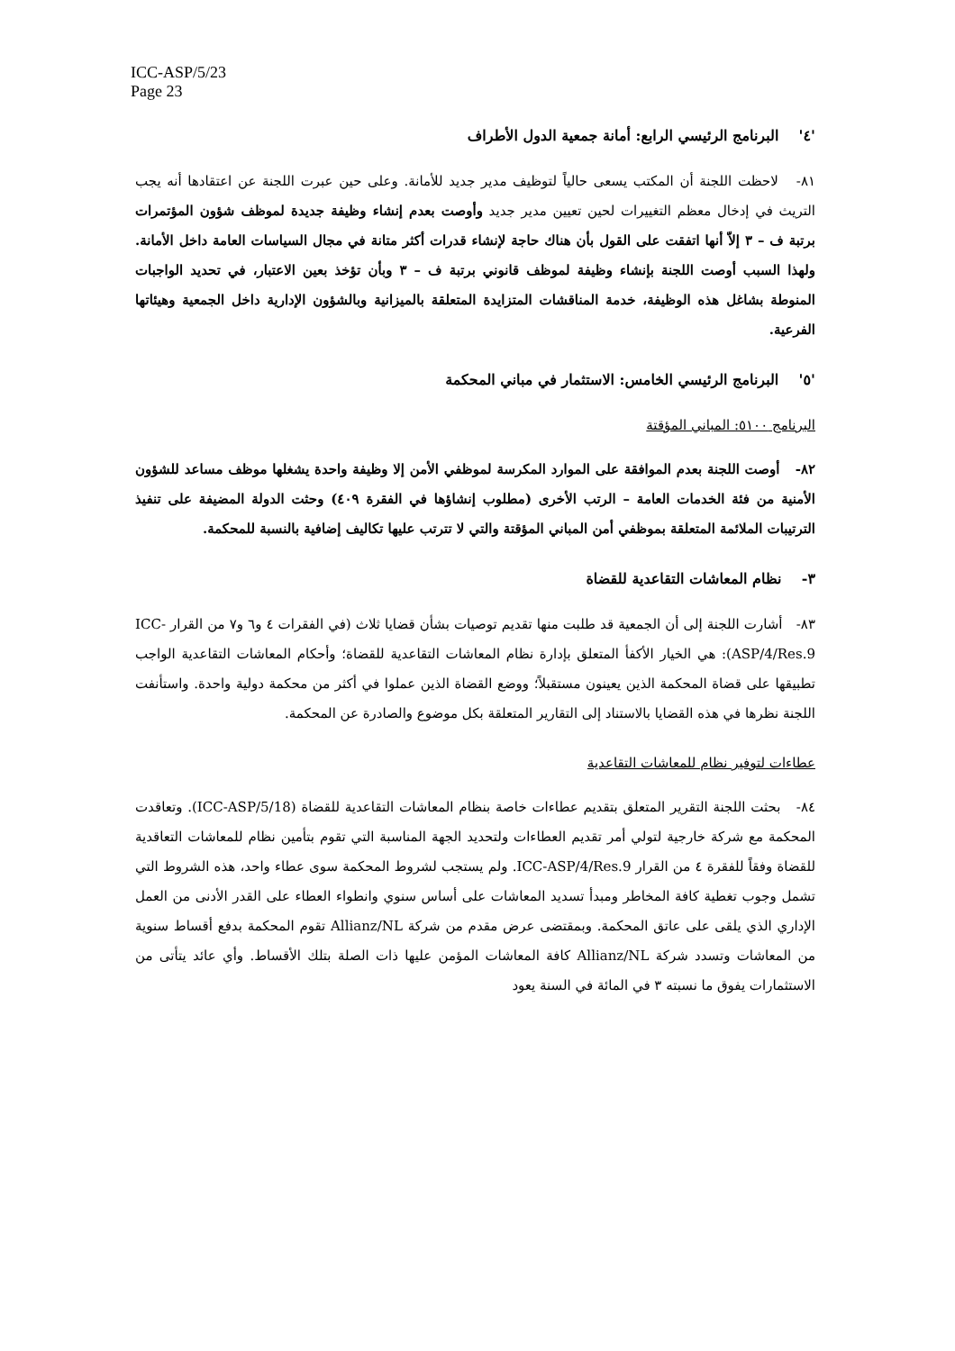ICC-ASP/5/23
Page 23
'٤' البرنامج الرئيسي الرابع: أمانة جمعية الدول الأطراف
٨١- لاحظت اللجنة أن المكتب يسعى حالياً لتوظيف مدير جديد للأمانة. وعلى حين عبرت اللجنة عن اعتقادها أنه يجب التريث في إدخال معظم التغييرات لحين تعيين مدير جديد وأوصت بعدم إنشاء وظيفة جديدة لموظف شؤون المؤتمرات برتبة ف – ٣ إلاّ أنها اتفقت على القول بأن هناك حاجة لإنشاء قدرات أكثر متانة في مجال السياسات العامة داخل الأمانة. ولهذا السبب أوصت اللجنة بإنشاء وظيفة لموظف قانوني برتبة ف – ٣ وبأن تؤخذ بعين الاعتبار، في تحديد الواجبات المنوطة بشاغل هذه الوظيفة، خدمة المناقشات المتزايدة المتعلقة بالميزانية وبالشؤون الإدارية داخل الجمعية وهيئاتها الفرعية.
'٥' البرنامج الرئيسي الخامس: الاستثمار في مباني المحكمة
البرنامج ٥١٠٠: المباني المؤقتة
٨٢- أوصت اللجنة بعدم الموافقة على الموارد المكرسة لموظفي الأمن إلا وظيفة واحدة يشغلها موظف مساعد للشؤون الأمنية من فئة الخدمات العامة – الرتب الأخرى (مطلوب إنشاؤها في الفقرة ٤٠٩) وحثت الدولة المضيفة على تنفيذ الترتيبات الملائمة المتعلقة بموظفي أمن المباني المؤقتة والتي لا تترتب عليها تكاليف إضافية بالنسبة للمحكمة.
٣- نظام المعاشات التقاعدية للقضاة
٨٣- أشارت اللجنة إلى أن الجمعية قد طلبت منها تقديم توصيات بشأن قضايا ثلاث (في الفقرات ٤ و٦ و٧ من القرار ICC-ASP/4/Res.9): هي الخيار الأكفأ المتعلق بإدارة نظام المعاشات التقاعدية للقضاة؛ وأحكام المعاشات التقاعدية الواجب تطبيقها على قضاة المحكمة الذين يعينون مستقبلاً؛ ووضع القضاة الذين عملوا في أكثر من محكمة دولية واحدة. واستأنفت اللجنة نظرها في هذه القضايا بالاستناد إلى التقارير المتعلقة بكل موضوع والصادرة عن المحكمة.
عطاءات لتوفير نظام للمعاشات التقاعدية
٨٤- بحثت اللجنة التقرير المتعلق بتقديم عطاءات خاصة بنظام المعاشات التقاعدية للقضاة (ICC-ASP/5/18). وتعاقدت المحكمة مع شركة خارجية لتولي أمر تقديم العطاءات ولتحديد الجهة المناسبة التي تقوم بتأمين نظام للمعاشات التعاقدية للقضاة وفقاً للفقرة ٤ من القرار ICC-ASP/4/Res.9. ولم يستجب لشروط المحكمة سوى عطاء واحد، هذه الشروط التي تشمل وجوب تغطية كافة المخاطر ومبدأ تسديد المعاشات على أساس سنوي وانطواء العطاء على القدر الأدنى من العمل الإداري الذي يلقى على عاتق المحكمة. وبمقتضى عرض مقدم من شركة Allianz/NL تقوم المحكمة بدفع أقساط سنوية من المعاشات وتسدد شركة Allianz/NL كافة المعاشات المؤمن عليها ذات الصلة بتلك الأقساط. وأي عائد يتأتى من الاستثمارات يفوق ما نسبته ٣ في المائة في السنة يعود